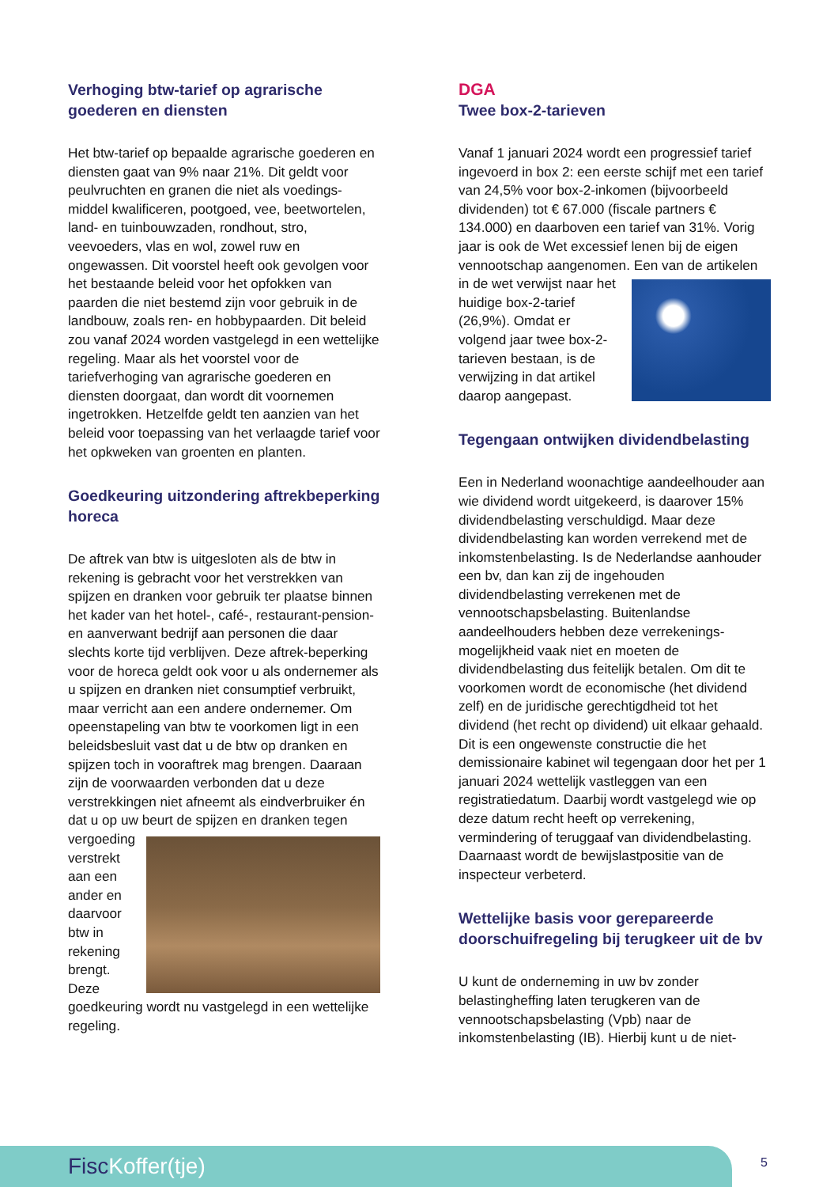Verhoging btw-tarief op agrarische goederen en diensten
Het btw-tarief op bepaalde agrarische goederen en diensten gaat van 9% naar 21%. Dit geldt voor peulvruchten en granen die niet als voedings-middel kwalificeren, pootgoed, vee, beetwortelen, land- en tuinbouwzaden, rondhout, stro, veevoeders, vlas en wol, zowel ruw en ongewassen. Dit voorstel heeft ook gevolgen voor het bestaande beleid voor het opfokken van paarden die niet bestemd zijn voor gebruik in de landbouw, zoals ren- en hobbypaarden. Dit beleid zou vanaf 2024 worden vastgelegd in een wettelijke regeling. Maar als het voorstel voor de tariefverhoging van agrarische goederen en diensten doorgaat, dan wordt dit voornemen ingetrokken. Hetzelfde geldt ten aanzien van het beleid voor toepassing van het verlaagde tarief voor het opkweken van groenten en planten.
Goedkeuring uitzondering aftrekbeperking horeca
De aftrek van btw is uitgesloten als de btw in rekening is gebracht voor het verstrekken van spijzen en dranken voor gebruik ter plaatse binnen het kader van het hotel-, café-, restaurant-pension- en aanverwant bedrijf aan personen die daar slechts korte tijd verblijven. Deze aftrek-beperking voor de horeca geldt ook voor u als ondernemer als u spijzen en dranken niet consumptief verbruikt, maar verricht aan een andere ondernemer. Om opeenstapeling van btw te voorkomen ligt in een beleidsbesluit vast dat u de btw op dranken en spijzen toch in vooraftrek mag brengen. Daaraan zijn de voorwaarden verbonden dat u deze verstrekkingen niet afneemt als eindverbruiker én dat u op uw beurt de spijzen en dranken tegen vergoeding verstrekt aan een ander en daarvoor btw in rekening brengt. Deze goedkeuring wordt nu vastgelegd in een wettelijke regeling.
DGA
Twee box-2-tarieven
Vanaf 1 januari 2024 wordt een progressief tarief ingevoerd in box 2: een eerste schijf met een tarief van 24,5% voor box-2-inkomen (bijvoorbeeld dividenden) tot € 67.000 (fiscale partners € 134.000) en daarboven een tarief van 31%. Vorig jaar is ook de Wet excessief lenen bij de eigen vennootschap aangenomen. Een van de artikelen in de wet verwijst naar het huidige box-2-tarief (26,9%). Omdat er volgend jaar twee box-2-tarieven bestaan, is de verwijzing in dat artikel daarop aangepast.
Tegengaan ontwijken dividendbelasting
Een in Nederland woonachtige aandeelhouder aan wie dividend wordt uitgekeerd, is daarover 15% dividendbelasting verschuldigd. Maar deze dividendbelasting kan worden verrekend met de inkomstenbelasting. Is de Nederlandse aanhouder een bv, dan kan zij de ingehouden dividendbelasting verrekenen met de vennootschapsbelasting. Buitenlandse aandeelhouders hebben deze verrekenings-mogelijkheid vaak niet en moeten de dividendbelasting dus feitelijk betalen. Om dit te voorkomen wordt de economische (het dividend zelf) en de juridische gerechtigdheid tot het dividend (het recht op dividend) uit elkaar gehaald. Dit is een ongewenste constructie die het demissionaire kabinet wil tegengaan door het per 1 januari 2024 wettelijk vastleggen van een registratiedatum. Daarbij wordt vastgelegd wie op deze datum recht heeft op verrekening, vermindering of teruggaaf van dividendbelasting. Daarnaast wordt de bewijslastpositie van de inspecteur verbeterd.
Wettelijke basis voor gerepareerde doorschuifregeling bij terugkeer uit de bv
U kunt de onderneming in uw bv zonder belastingheffing laten terugkeren van de vennootschapsbelasting (Vpb) naar de inkomstenbelasting (IB). Hierbij kunt u de niet-
FiscKoffer(tje) 5